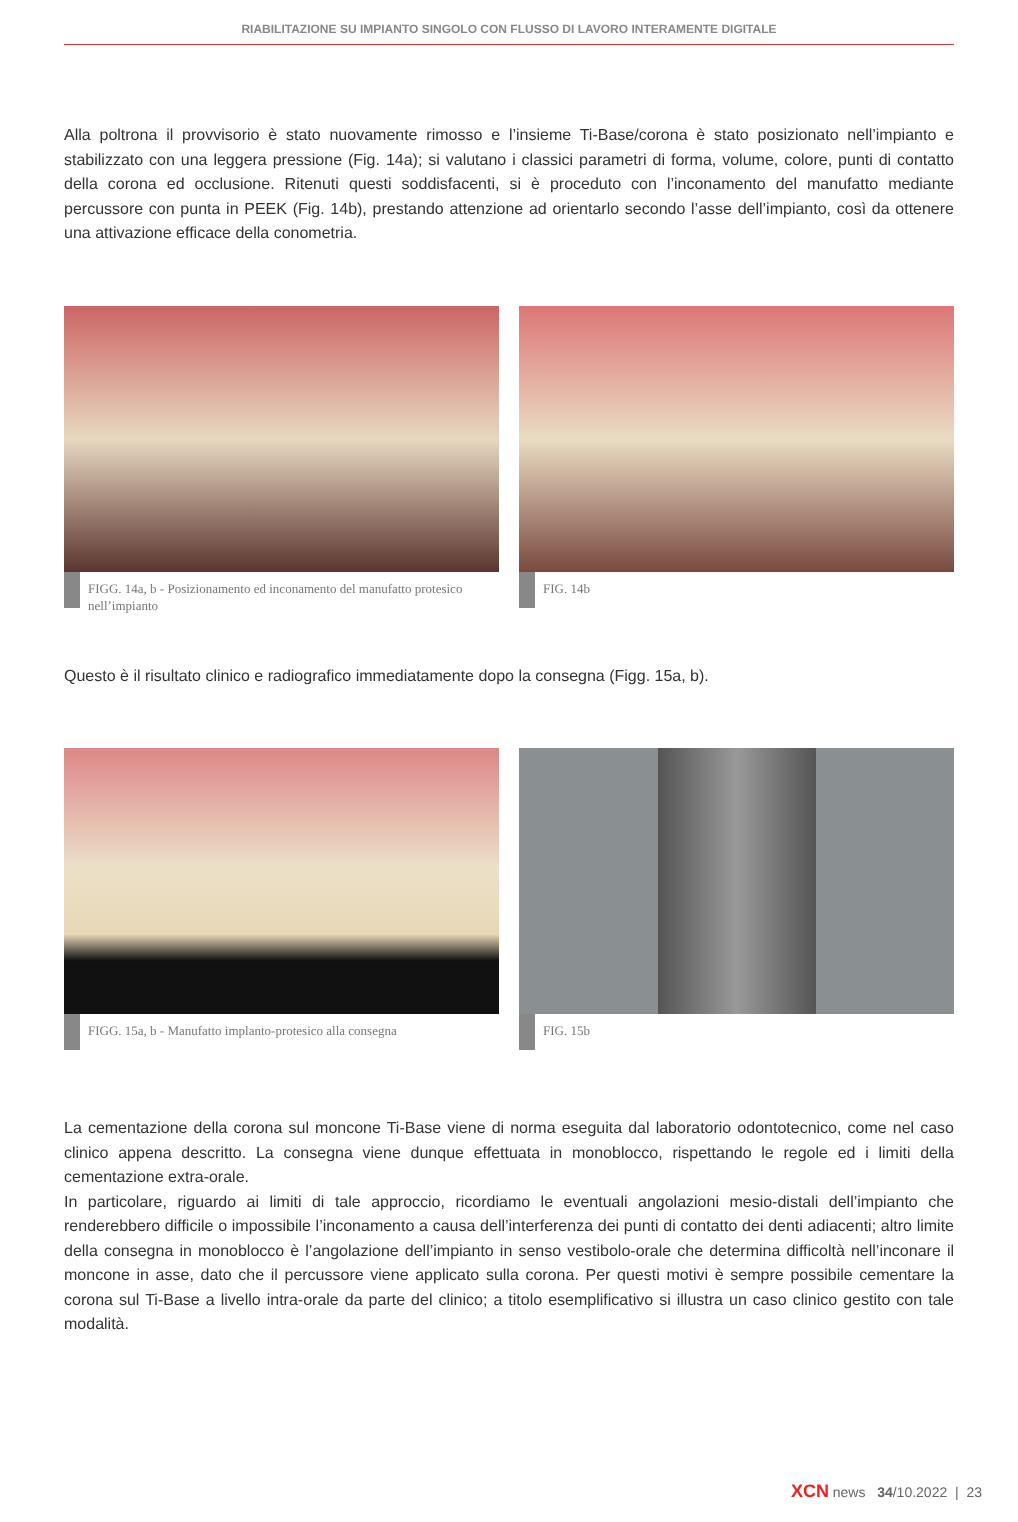RIABILITAZIONE SU IMPIANTO SINGOLO CON FLUSSO DI LAVORO INTERAMENTE DIGITALE
Alla poltrona il provvisorio è stato nuovamente rimosso e l’insieme Ti-Base/corona è stato posizionato nell’impianto e stabilizzato con una leggera pressione (Fig. 14a); si valutano i classici parametri di forma, volume, colore, punti di contatto della corona ed occlusione. Ritenuti questi soddisfacenti, si è proceduto con l’inconamento del manufatto mediante percussore con punta in PEEK (Fig. 14b), prestando attenzione ad orientarlo secondo l’asse dell’impianto, così da ottenere una attivazione efficace della conometria.
FIGG. 14a, b - Posizionamento ed inconamento del manufatto protesico nell’impianto
FIG. 14b
Questo è il risultato clinico e radiografico immediatamente dopo la consegna (Figg. 15a, b).
FIGG. 15a, b - Manufatto implanto-protesico alla consegna
FIG. 15b
La cementazione della corona sul moncone Ti-Base viene di norma eseguita dal laboratorio odontotecnico, come nel caso clinico appena descritto. La consegna viene dunque effettuata in monoblocco, rispettando le regole ed i limiti della cementazione extra-orale.
In particolare, riguardo ai limiti di tale approccio, ricordiamo le eventuali angolazioni mesio-distali dell’impianto che renderebbero difficile o impossibile l’inconamento a causa dell’interferenza dei punti di contatto dei denti adiacenti; altro limite della consegna in monoblocco è l’angolazione dell’impianto in senso vestibolo-orale che determina difficoltà nell’inconare il moncone in asse, dato che il percussore viene applicato sulla corona. Per questi motivi è sempre possibile cementare la corona sul Ti-Base a livello intra-orale da parte del clinico; a titolo esemplificativo si illustra un caso clinico gestito con tale modalità.
XCN news 34/10.2022 | 23